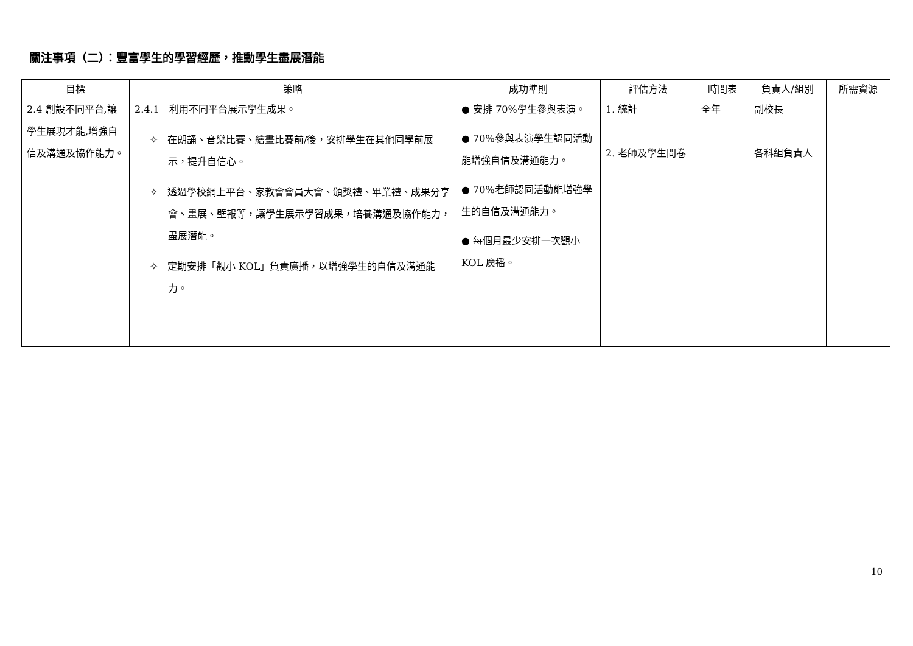關注事項（二）：豐富學生的學習經歷，推動學生盡展潛能　
| 目標 | 策略 | 成功準則 | 評估方法 | 時間表 | 負責人/組別 | 所需資源 |
| --- | --- | --- | --- | --- | --- | --- |
| 2.4 創設不同平台,讓學生展現才能,增強自信及溝通及協作能力。 | 2.4.1 利用不同平台展示學生成果。 ✧ 在朗誦、音樂比賽、繪畫比賽前/後，安排學生在其他同學前展示，提升自信心。 ✧ 透過學校網上平台、家教會會員大會、頒獎禮、畢業禮、成果分享會、畫展、壁報等，讓學生展示學習成果，培養溝通及協作能力，盡展潛能。 ✧ 定期安排「觀小 KOL」負責廣播，以增強學生的自信及溝通能力。 | ● 安排 70%學生參與表演。 ● 70%參與表演學生認同活動能增強自信及溝通能力。 ● 70%老師認同活動能增強學生的自信及溝通能力。 ● 每個月最少安排一次觀小 KOL 廣播。 | 1. 統計 2. 老師及學生問卷 | 全年 | 副校長 各科組負責人 | |
10